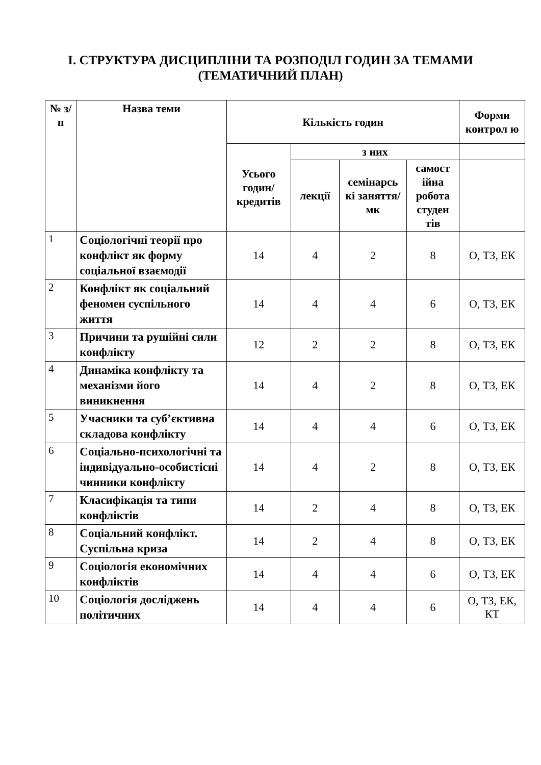І. СТРУКТУРА ДИСЦИПЛІНИ ТА РОЗПОДІЛ ГОДИН ЗА ТЕМАМИ
(ТЕМАТИЧНИЙ ПЛАН)
| № з/п | Назва теми | Кількість годин | | | | Форми контрол ю |
| --- | --- | --- | --- | --- | --- | --- |
| | | Усього годин/ кредитів | з них | | | |
| | | | лекції | семінарсь кі заняття/ мк | самост ійна робота студен тів | |
| 1 | Соціологічні теорії про конфлікт як форму соціальної взаємодії | 14 | 4 | 2 | 8 | О, ТЗ, ЕК |
| 2 | Конфлікт як соціальний феномен суспільного життя | 14 | 4 | 4 | 6 | О, ТЗ, ЕК |
| 3 | Причини та рушійні сили конфлікту | 12 | 2 | 2 | 8 | О, ТЗ, ЕК |
| 4 | Динаміка конфлікту та механізми його виникнення | 14 | 4 | 2 | 8 | О, ТЗ, ЕК |
| 5 | Учасники та суб’єктивна складова конфлікту | 14 | 4 | 4 | 6 | О, ТЗ, ЕК |
| 6 | Соціально-психологічні та індивідуально-особистісні чинники конфлікту | 14 | 4 | 2 | 8 | О, ТЗ, ЕК |
| 7 | Класифікація та типи конфліктів | 14 | 2 | 4 | 8 | О, ТЗ, ЕК |
| 8 | Соціальний конфлікт. Суспільна криза | 14 | 2 | 4 | 8 | О, ТЗ, ЕК |
| 9 | Соціологія економічних конфліктів | 14 | 4 | 4 | 6 | О, ТЗ, ЕК |
| 10 | Соціологія досліджень політичних | 14 | 4 | 4 | 6 | О, ТЗ, ЕК, КТ |